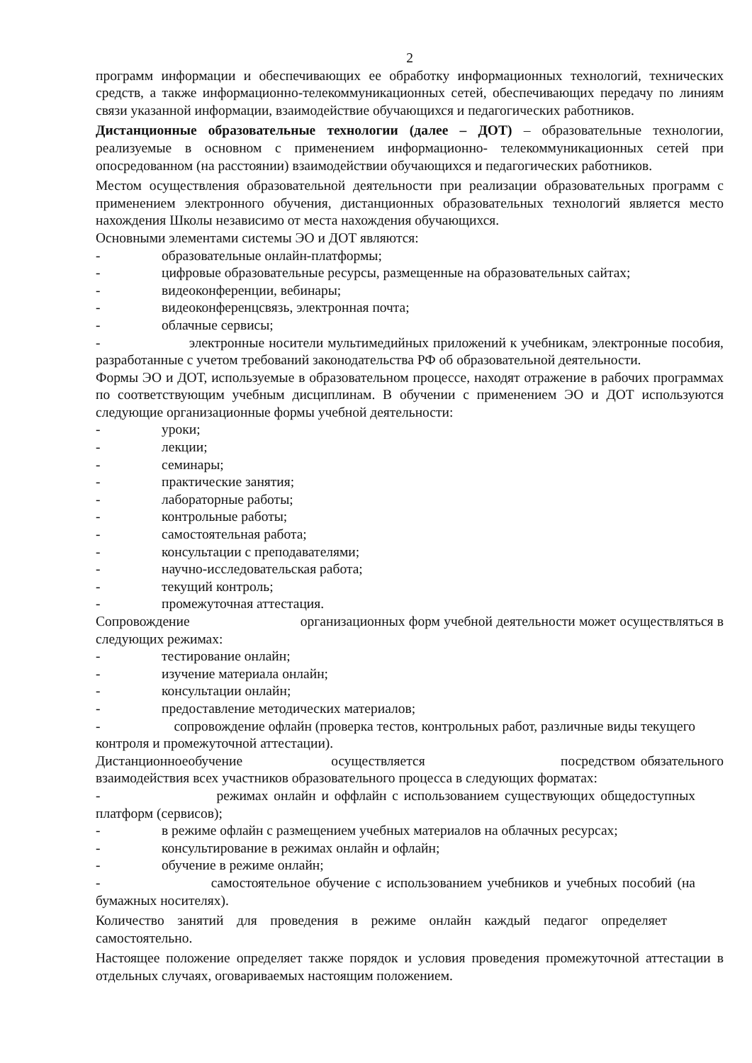2
программ информации и обеспечивающих ее обработку информационных технологий, технических средств, а также информационно-телекоммуникационных сетей, обеспечивающих передачу по линиям связи указанной информации, взаимодействие обучающихся и педагогических работников.
Дистанционные образовательные технологии (далее – ДОТ) – образовательные технологии, реализуемые в основном с применением информационно- телекоммуникационных сетей при опосредованном (на расстоянии) взаимодействии обучающихся и педагогических работников.
Местом осуществления образовательной деятельности при реализации образовательных программ с применением электронного обучения, дистанционных образовательных технологий является место нахождения Школы независимо от места нахождения обучающихся.
Основными элементами системы ЭО и ДОТ являются:
- образовательные онлайн-платформы;
- цифровые образовательные ресурсы, размещенные на образовательных сайтах;
- видеоконференции, вебинары;
- видеоконференцсвязь, электронная почта;
- облачные сервисы;
- электронные носители мультимедийных приложений к учебникам, электронные пособия, разработанные с учетом требований законодательства РФ об образовательной деятельности.
Формы ЭО и ДОТ, используемые в образовательном процессе, находят отражение в рабочих программах по соответствующим учебным дисциплинам. В обучении с применением ЭО и ДОТ используются следующие организационные формы учебной деятельности:
- уроки;
- лекции;
- семинары;
- практические занятия;
- лабораторные работы;
- контрольные работы;
- самостоятельная работа;
- консультации с преподавателями;
- научно-исследовательская работа;
- текущий контроль;
- промежуточная аттестация.
Сопровождение организационных форм учебной деятельности может осуществляться в следующих режимах:
- тестирование онлайн;
- изучение материала онлайн;
- консультации онлайн;
- предоставление методических материалов;
- сопровождение офлайн (проверка тестов, контрольных работ, различные виды текущего контроля и промежуточной аттестации).
Дистанционноеобучение осуществляется посредством обязательного взаимодействия всех участников образовательного процесса в следующих форматах:
- режимах онлайн и оффлайн с использованием существующих общедоступных платформ (сервисов);
- в режиме офлайн с размещением учебных материалов на облачных ресурсах;
- консультирование в режимах онлайн и офлайн;
- обучение в режиме онлайн;
- самостоятельное обучение с использованием учебников и учебных пособий (на бумажных носителях).
Количество занятий для проведения в режиме онлайн каждый педагог определяет самостоятельно.
Настоящее положение определяет также порядок и условия проведения промежуточной аттестации в отдельных случаях, оговариваемых настоящим положением.